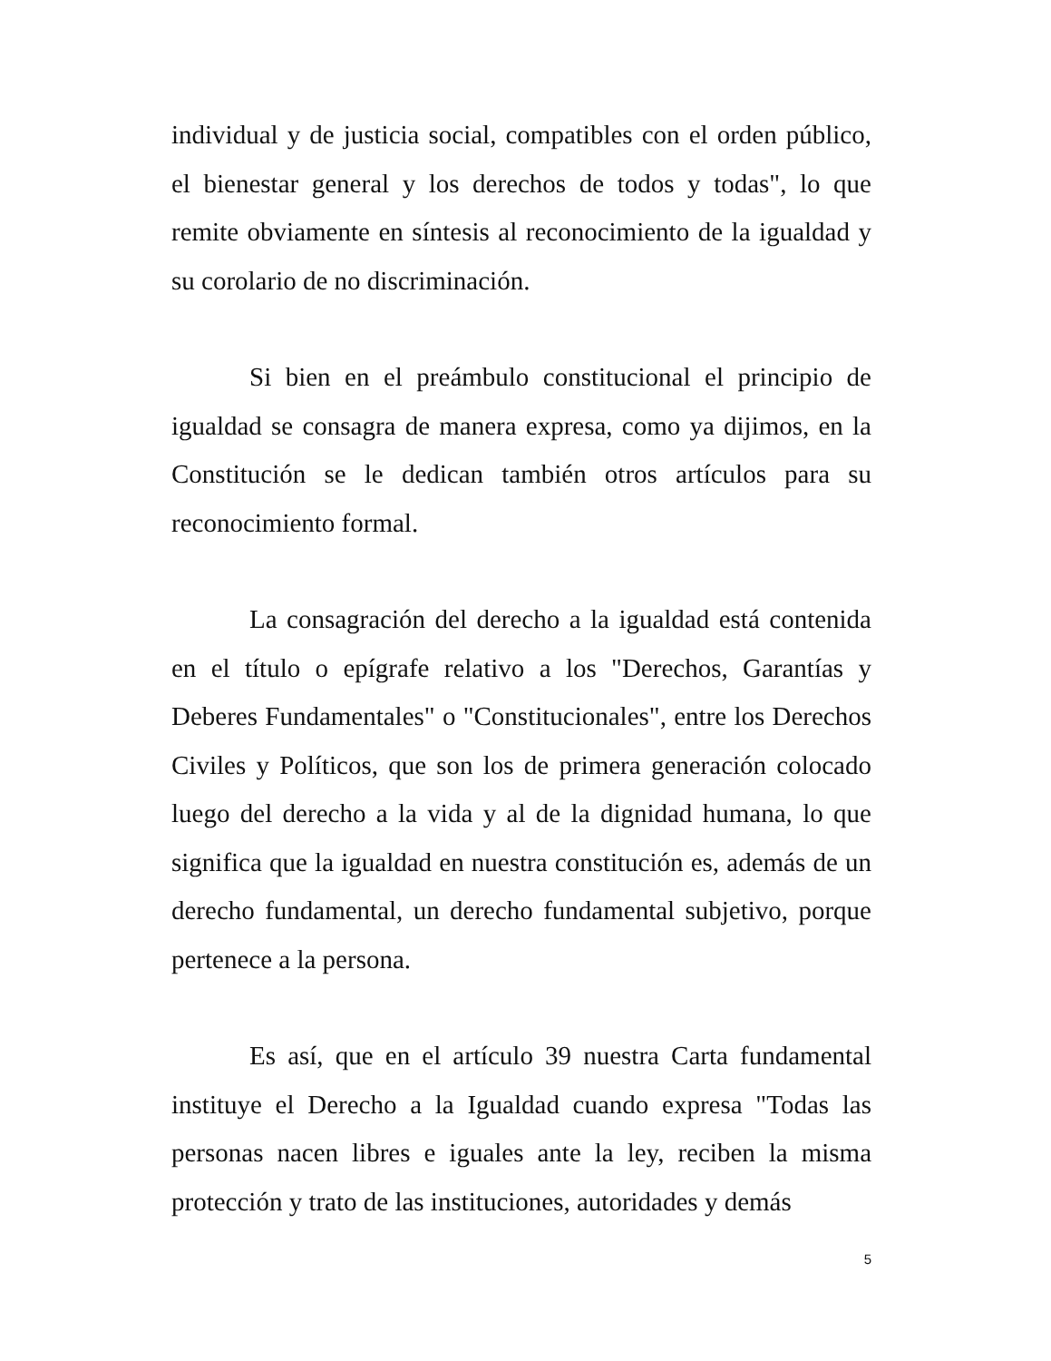individual y de justicia social, compatibles con el orden público, el bienestar general y los derechos de todos y todas", lo que remite obviamente en síntesis al reconocimiento de la igualdad y su corolario de no discriminación.
Si bien en el preámbulo constitucional el principio de igualdad se consagra de manera expresa, como ya dijimos, en la Constitución se le dedican también otros artículos para su reconocimiento formal.
La consagración del derecho a la igualdad está contenida en el título o epígrafe relativo a los "Derechos, Garantías y Deberes Fundamentales" o "Constitucionales", entre los Derechos Civiles y Políticos, que son los de primera generación colocado luego del derecho a la vida y al de la dignidad humana, lo que significa que la igualdad en nuestra constitución es, además de un derecho fundamental, un derecho fundamental subjetivo, porque pertenece a la persona.
Es así, que en el artículo 39 nuestra Carta fundamental instituye el Derecho a la Igualdad cuando expresa "Todas las personas nacen libres e iguales ante la ley, reciben la misma protección y trato de las instituciones, autoridades y demás
5